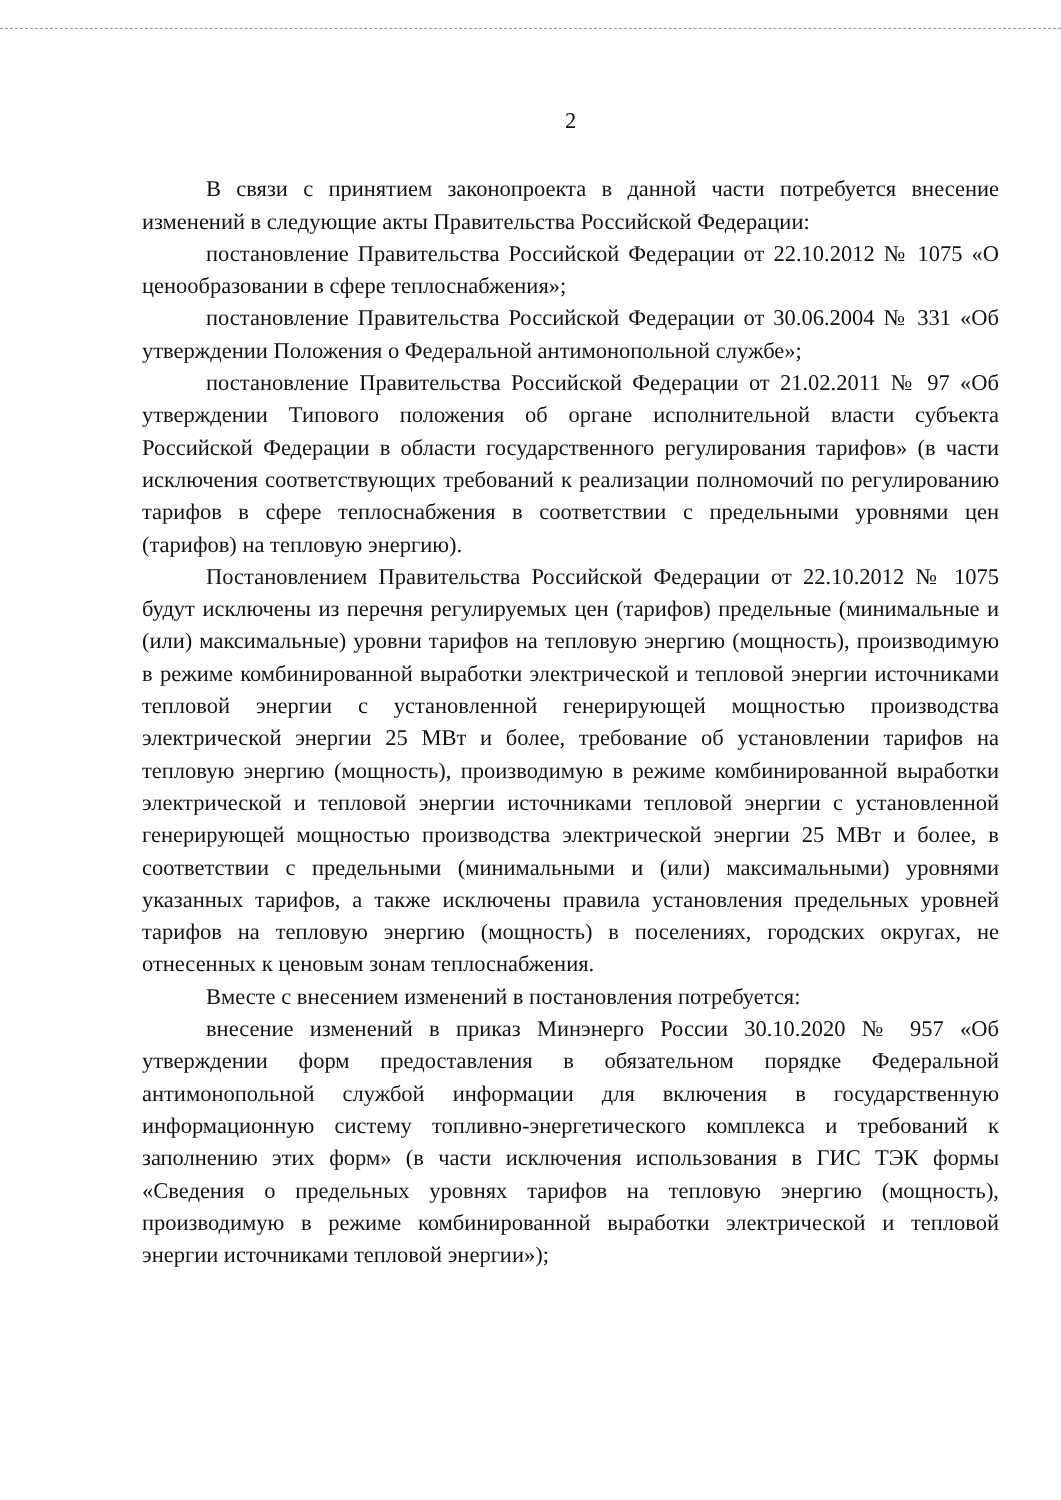2
В связи с принятием законопроекта в данной части потребуется внесение изменений в следующие акты Правительства Российской Федерации:
постановление Правительства Российской Федерации от 22.10.2012 № 1075 «О ценообразовании в сфере теплоснабжения»;
постановление Правительства Российской Федерации от 30.06.2004 № 331 «Об утверждении Положения о Федеральной антимонопольной службе»;
постановление Правительства Российской Федерации от 21.02.2011 № 97 «Об утверждении Типового положения об органе исполнительной власти субъекта Российской Федерации в области государственного регулирования тарифов» (в части исключения соответствующих требований к реализации полномочий по регулированию тарифов в сфере теплоснабжения в соответствии с предельными уровнями цен (тарифов) на тепловую энергию).
Постановлением Правительства Российской Федерации от 22.10.2012 № 1075 будут исключены из перечня регулируемых цен (тарифов) предельные (минимальные и (или) максимальные) уровни тарифов на тепловую энергию (мощность), производимую в режиме комбинированной выработки электрической и тепловой энергии источниками тепловой энергии с установленной генерирующей мощностью производства электрической энергии 25 МВт и более, требование об установлении тарифов на тепловую энергию (мощность), производимую в режиме комбинированной выработки электрической и тепловой энергии источниками тепловой энергии с установленной генерирующей мощностью производства электрической энергии 25 МВт и более, в соответствии с предельными (минимальными и (или) максимальными) уровнями указанных тарифов, а также исключены правила установления предельных уровней тарифов на тепловую энергию (мощность) в поселениях, городских округах, не отнесенных к ценовым зонам теплоснабжения.
Вместе с внесением изменений в постановления потребуется:
внесение изменений в приказ Минэнерго России 30.10.2020 № 957 «Об утверждении форм предоставления в обязательном порядке Федеральной антимонопольной службой информации для включения в государственную информационную систему топливно-энергетического комплекса и требований к заполнению этих форм» (в части исключения использования в ГИС ТЭК формы «Сведения о предельных уровнях тарифов на тепловую энергию (мощность), производимую в режиме комбинированной выработки электрической и тепловой энергии источниками тепловой энергии»);